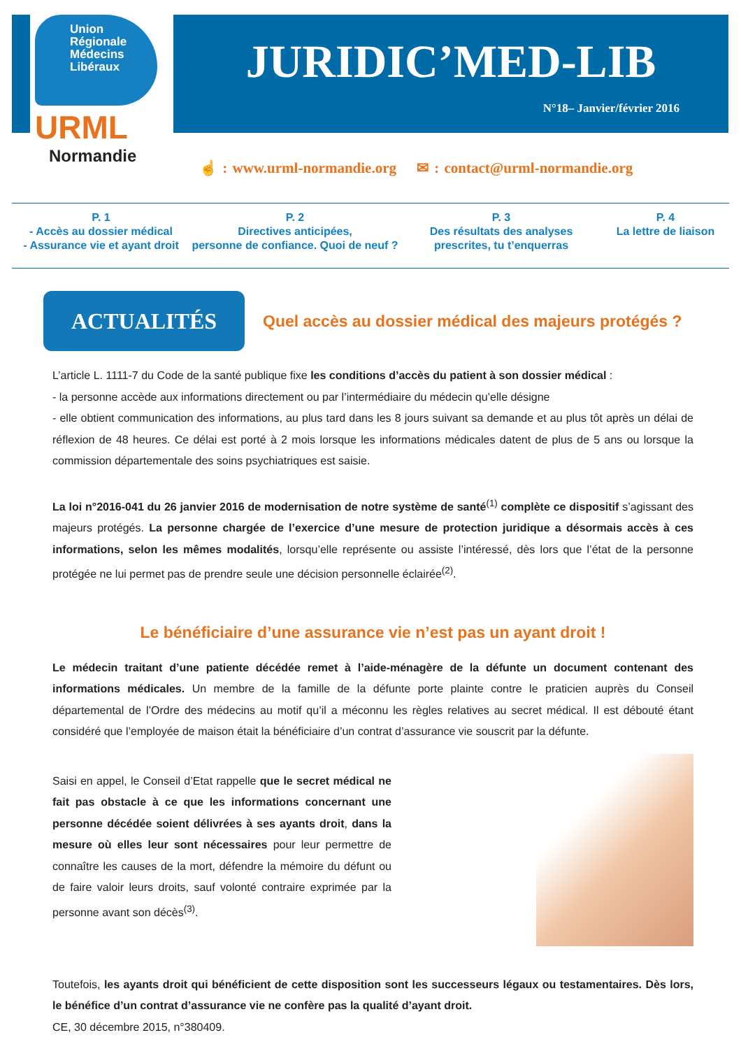Union
Régionale
Médecins
Libéraux
URML
Normandie
JURIDIC’MED-LIB
N°18– Janvier/février 2016
☝ : www.urml-normandie.org ✉ : contact@urml-normandie.org
P. 1
- Accès au dossier médical
- Assurance vie et ayant droit
P. 2
Directives anticipées,
personne de confiance. Quoi de neuf ?
P. 3
Des résultats des analyses
prescrites, tu t’enquerras
P. 4
La lettre de liaison
ACTUALITÉS
Quel accès au dossier médical des majeurs protégés ?
L’article L. 1111-7 du Code de la santé publique fixe les conditions d’accès du patient à son dossier médical :
- la personne accède aux informations directement ou par l’intermédiaire du médecin qu’elle désigne
- elle obtient communication des informations, au plus tard dans les 8 jours suivant sa demande et au plus tôt après un délai de réflexion de 48 heures. Ce délai est porté à 2 mois lorsque les informations médicales datent de plus de 5 ans ou lorsque la commission départementale des soins psychiatriques est saisie.
La loi n°2016-041 du 26 janvier 2016 de modernisation de notre système de santé<sup>(1)</sup> complète ce dispositif s’agissant des majeurs protégés. La personne chargée de l’exercice d’une mesure de protection juridique a désormais accès à ces informations, selon les mêmes modalités, lorsqu’elle représente ou assiste l’intéressé, dès lors que l’état de la personne protégée ne lui permet pas de prendre seule une décision personnelle éclairée<sup>(2)</sup>.
Le bénéficiaire d’une assurance vie n’est pas un ayant droit !
Le médecin traitant d’une patiente décédée remet à l’aide-ménagère de la défunte un document contenant des informations médicales. Un membre de la famille de la défunte porte plainte contre le praticien auprès du Conseil départemental de l’Ordre des médecins au motif qu’il a méconnu les règles relatives au secret médical. Il est débouté étant considéré que l’employée de maison était la bénéficiaire d’un contrat d’assurance vie souscrit par la défunte.
Saisi en appel, le Conseil d’Etat rappelle que le secret médical ne fait pas obstacle à ce que les informations concernant une personne décédée soient délivrées à ses ayants droit, dans la mesure où elles leur sont nécessaires pour leur permettre de connaître les causes de la mort, défendre la mémoire du défunt ou de faire valoir leurs droits, sauf volonté contraire exprimée par la personne avant son décès<sup>(3)</sup>.
Toutefois, les ayants droit qui bénéficient de cette disposition sont les successeurs légaux ou testamentaires. Dès lors, le bénéfice d’un contrat d’assurance vie ne confère pas la qualité d’ayant droit.
CE, 30 décembre 2015, n°380409.